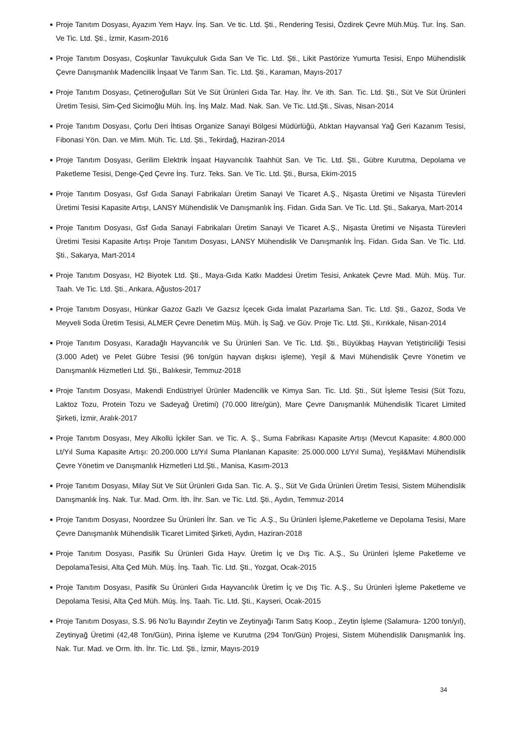■ Proje Tanıtım Dosyası, Ayazım Yem Hayv. İnş. San. Ve tic. Ltd. Şti., Rendering Tesisi, Özdirek Çevre Müh.Müş. Tur. İnş. San. Ve Tic. Ltd. Şti., İzmir, Kasım-2016
■ Proje Tanıtım Dosyası, Coşkunlar Tavukçuluk Gıda San Ve Tic. Ltd. Şti., Likit Pastörize Yumurta Tesisi, Enpo Mühendislik Çevre Danışmanlık Madencilik İnşaat Ve Tarım San. Tic. Ltd. Şti., Karaman, Mayıs-2017
■ Proje Tanıtım Dosyası, Çetineroğulları Süt Ve Süt Ürünleri Gıda Tar. Hay. İhr. Ve ith. San. Tic. Ltd. Şti., Süt Ve Süt Ürünleri Üretim Tesisi, Sim-Çed Sicimoğlu Müh. İnş. İnş Malz. Mad. Nak. San. Ve Tic. Ltd.Şti., Sivas, Nisan-2014
■ Proje Tanıtım Dosyası, Çorlu Deri İhtisas Organize Sanayi Bölgesi Müdürlüğü, Atıktan Hayvansal Yağ Geri Kazanım Tesisi, Fibonasi Yön. Dan. ve Mim. Müh. Tic. Ltd. Şti., Tekirdağ, Haziran-2014
■ Proje Tanıtım Dosyası, Gerilim Elektrik İnşaat Hayvancılık Taahhüt San. Ve Tic. Ltd. Şti., Gübre Kurutma, Depolama ve Paketleme Tesisi, Denge-Çed Çevre İnş. Turz. Teks. San. Ve Tic. Ltd. Şti., Bursa, Ekim-2015
■ Proje Tanıtım Dosyası, Gsf Gıda Sanayi Fabrikaları Üretim Sanayi Ve Ticaret A.Ş., Nişasta Üretimi ve Nişasta Türevleri Üretimi Tesisi Kapasite Artışı, LANSY Mühendislik Ve Danışmanlık İnş. Fidan. Gıda San. Ve Tic. Ltd. Şti., Sakarya, Mart-2014
■ Proje Tanıtım Dosyası, Gsf Gıda Sanayi Fabrikaları Üretim Sanayi Ve Ticaret A.Ş., Nişasta Üretimi ve Nişasta Türevleri Üretimi Tesisi Kapasite Artışı Proje Tanıtım Dosyası, LANSY Mühendislik Ve Danışmanlık İnş. Fidan. Gıda San. Ve Tic. Ltd. Şti., Sakarya, Mart-2014
■ Proje Tanıtım Dosyası, H2 Biyotek Ltd. Şti., Maya-Gıda Katkı Maddesi Üretim Tesisi, Ankatek Çevre Mad. Müh. Müş. Tur. Taah. Ve Tic. Ltd. Şti., Ankara, Ağustos-2017
■ Proje Tanıtım Dosyası, Hünkar Gazoz Gazlı Ve Gazsız İçecek Gıda İmalat Pazarlama San. Tic. Ltd. Şti., Gazoz, Soda Ve Meyveli Soda Üretim Tesisi, ALMER Çevre Denetim Müş. Müh. İş Sağ. ve Güv. Proje Tic. Ltd. Şti., Kırıkkale, Nisan-2014
■ Proje Tanıtım Dosyası, Karadağlı Hayvancılık ve Su Ürünleri San. Ve Tic. Ltd. Şti., Büyükbaş Hayvan Yetiştiriciliği Tesisi (3.000 Adet) ve Pelet Gübre Tesisi (96 ton/gün hayvan dışkısı işleme), Yeşil & Mavi Mühendislik Çevre Yönetim ve Danışmanlık Hizmetleri Ltd. Şti., Balıkesir, Temmuz-2018
■ Proje Tanıtım Dosyası, Makendi Endüstriyel Ürünler Madencilik ve Kimya San. Tic. Ltd. Şti., Süt İşleme Tesisi (Süt Tozu, Laktoz Tozu, Protein Tozu ve Sadeyağ Üretimi) (70.000 litre/gün), Mare Çevre Danışmanlık Mühendislik Ticaret Limited Şirketi, İzmir, Aralık-2017
■ Proje Tanıtım Dosyası, Mey Alkollü İçkiler San. ve Tic. A. Ş., Suma Fabrikası Kapasite Artışı (Mevcut Kapasite: 4.800.000 Lt/Yıl Suma Kapasite Artışı: 20.200.000 Lt/Yıl Suma Planlanan Kapasite: 25.000.000 Lt/Yıl Suma), Yeşil&Mavi Mühendislik Çevre Yönetim ve Danışmanlık Hizmetleri Ltd.Şti., Manisa, Kasım-2013
■ Proje Tanıtım Dosyası, Milay Süt Ve Süt Ürünleri Gıda San. Tic. A. Ş., Süt Ve Gıda Ürünleri Üretim Tesisi, Sistem Mühendislik Danışmanlık İnş. Nak. Tur. Mad. Orm. İth. İhr. San. ve Tic. Ltd. Şti., Aydın, Temmuz-2014
■ Proje Tanıtım Dosyası, Noordzee Su Ürünleri İhr. San. ve Tic .A.Ş., Su Ürünleri İşleme,Paketleme ve Depolama Tesisi, Mare Çevre Danışmanlık Mühendislik Ticaret Limited Şirketi, Aydın, Haziran-2018
■ Proje Tanıtım Dosyası, Pasifik Su Ürünleri Gıda Hayv. Üretim İç ve Dış Tic. A.Ş., Su Ürünleri İşleme Paketleme ve DepolamaTesisi, Alta Çed Müh. Müş. İnş. Taah. Tic. Ltd. Şti., Yozgat, Ocak-2015
■ Proje Tanıtım Dosyası, Pasifik Su Ürünleri Gıda Hayvancılık Üretim İç ve Dış Tic. A.Ş., Su Ürünleri İşleme Paketleme ve Depolama Tesisi, Alta Çed Müh. Müş. İnş. Taah. Tic. Ltd. Şti., Kayseri, Ocak-2015
■ Proje Tanıtım Dosyası, S.S. 96 No’lu Bayındır Zeytin ve Zeytinyağı Tarım Satış Koop., Zeytin İşleme (Salamura- 1200 ton/yıl), Zeytinyağ Üretimi (42,48 Ton/Gün), Pirina İşleme ve Kurutma (294 Ton/Gün) Projesi, Sistem Mühendislik Danışmanlık İnş. Nak. Tur. Mad. ve Orm. İth. İhr. Tic. Ltd. Şti., İzmir, Mayıs-2019
34